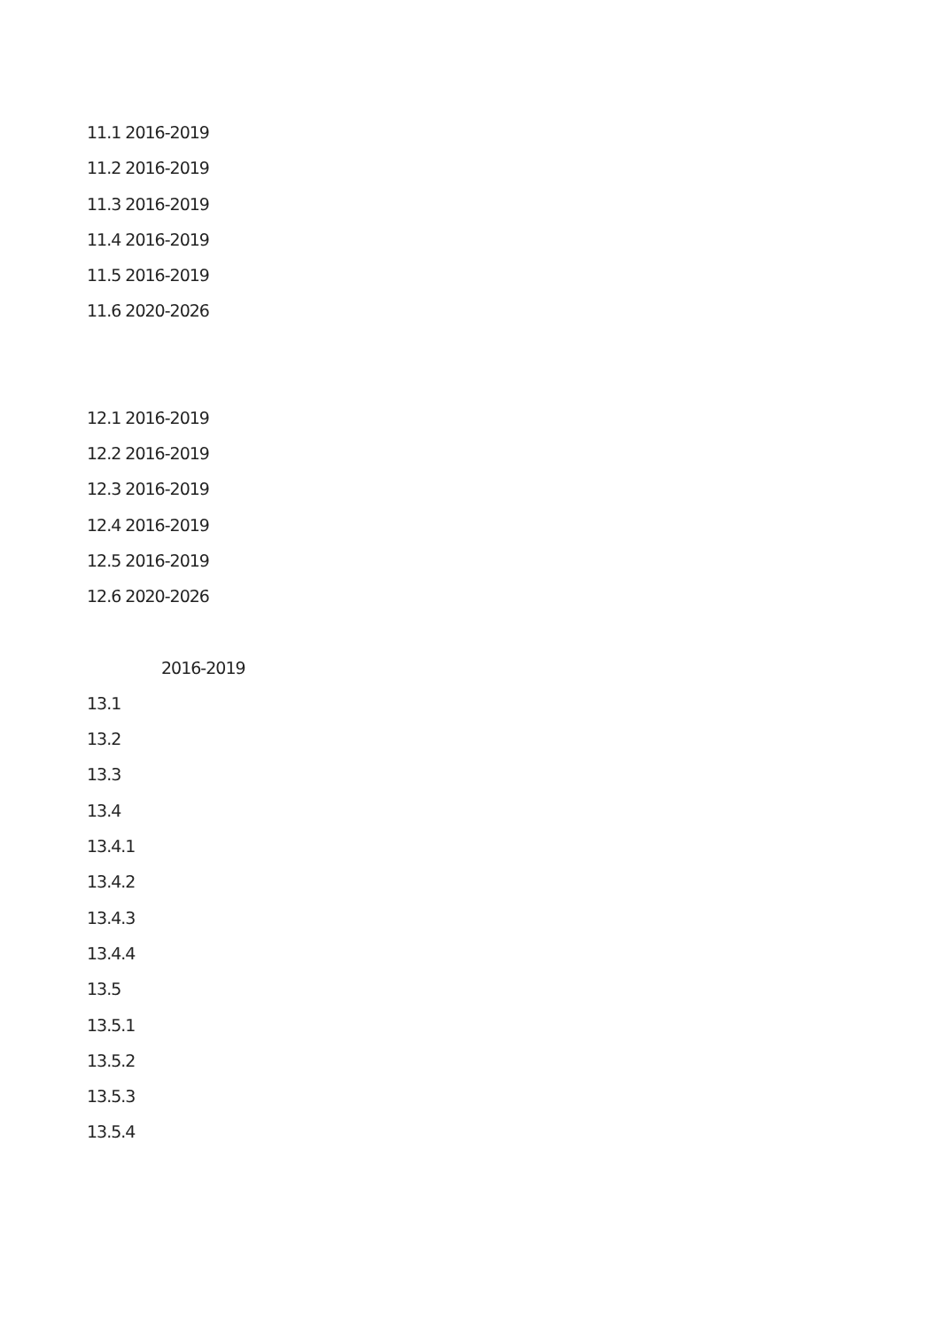11.1 2016-2019
11.2 2016-2019
11.3 2016-2019
11.4 2016-2019
11.5 2016-2019
11.6 2020-2026
12.1 2016-2019
12.2 2016-2019
12.3 2016-2019
12.4 2016-2019
12.5 2016-2019
12.6 2020-2026
2016-2019
13.1
13.2
13.3
13.4
13.4.1
13.4.2
13.4.3
13.4.4
13.5
13.5.1
13.5.2
13.5.3
13.5.4